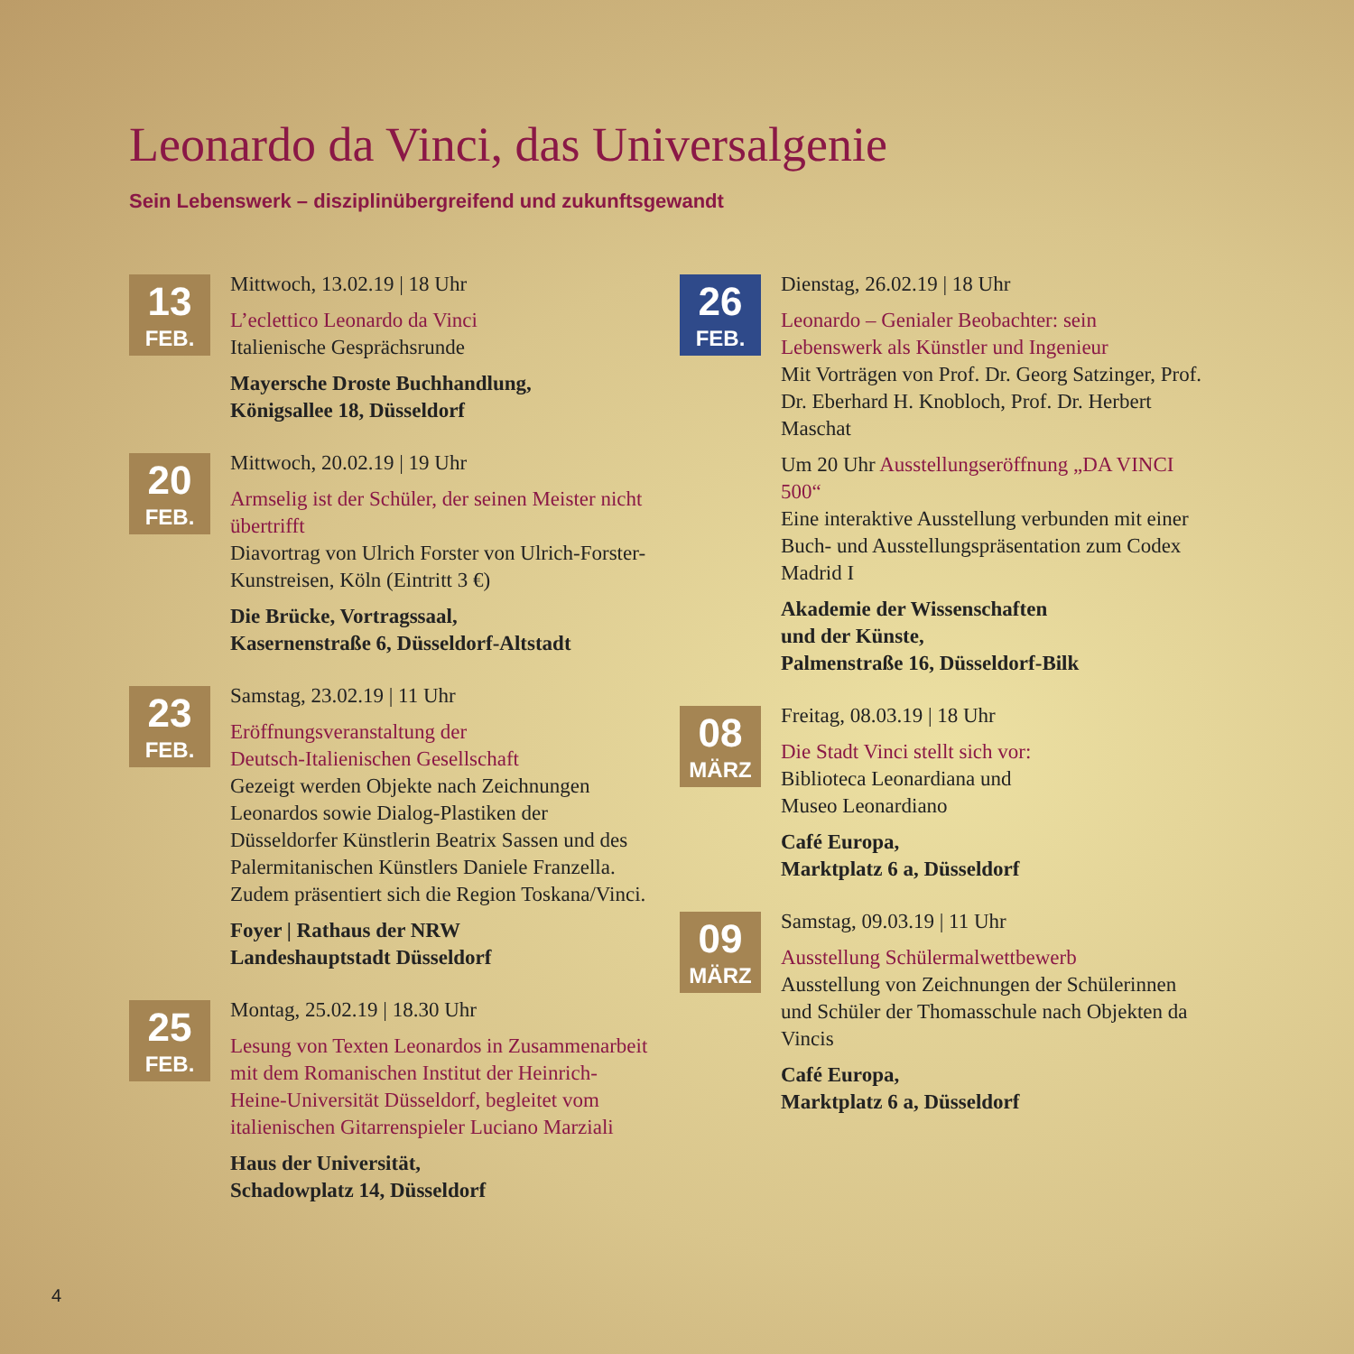Leonardo da Vinci, das Universalgenie
Sein Lebenswerk – disziplinübergreifend und zukunftsgewandt
13
FEB.
Mittwoch, 13.02.19 | 18 Uhr
L’eclettico Leonardo da Vinci
Italienische Gesprächsrunde
Mayersche Droste Buchhandlung,
Königsallee 18, Düsseldorf
20
FEB.
Mittwoch, 20.02.19 | 19 Uhr
Armselig ist der Schüler, der seinen Meister nicht übertrifft
Diavortrag von Ulrich Forster von Ulrich-Forster-Kunstreisen, Köln (Eintritt 3 €)
Die Brücke, Vortragssaal,
Kasernenstraße 6, Düsseldorf-Altstadt
23
FEB.
Samstag, 23.02.19 | 11 Uhr
Eröffnungsveranstaltung der
Deutsch-Italienischen Gesellschaft
Gezeigt werden Objekte nach Zeichnungen Leonardos sowie Dialog-Plastiken der Düsseldorfer Künstlerin Beatrix Sassen und des Palermitanischen Künstlers Daniele Franzella. Zudem präsentiert sich die Region Toskana/Vinci.
Foyer | Rathaus der NRW
Landeshauptstadt Düsseldorf
25
FEB.
Montag, 25.02.19 | 18.30 Uhr
Lesung von Texten Leonardos in Zusammenarbeit mit dem Romanischen Institut der Heinrich-Heine-Universität Düsseldorf, begleitet vom italienischen Gitarrenspieler Luciano Marziali
Haus der Universität,
Schadowplatz 14, Düsseldorf
26
FEB.
Dienstag, 26.02.19 | 18 Uhr
Leonardo – Genialer Beobachter: sein Lebenswerk als Künstler und Ingenieur
Mit Vorträgen von Prof. Dr. Georg Satzinger, Prof. Dr. Eberhard H. Knobloch, Prof. Dr. Herbert Maschat
Um 20 Uhr Ausstellungseröffnung „DA VINCI 500“
Eine interaktive Ausstellung verbunden mit einer Buch- und Ausstellungspräsentation zum Codex Madrid I
Akademie der Wissenschaften
und der Künste,
Palmenstraße 16, Düsseldorf-Bilk
08
MÄRZ
Freitag, 08.03.19 | 18 Uhr
Die Stadt Vinci stellt sich vor:
Biblioteca Leonardiana und
Museo Leonardiano
Café Europa,
Marktplatz 6 a, Düsseldorf
09
MÄRZ
Samstag, 09.03.19 | 11 Uhr
Ausstellung Schülermalwettbewerb
Ausstellung von Zeichnungen der Schülerinnen und Schüler der Thomasschule nach Objekten da Vincis
Café Europa,
Marktplatz 6 a, Düsseldorf
4